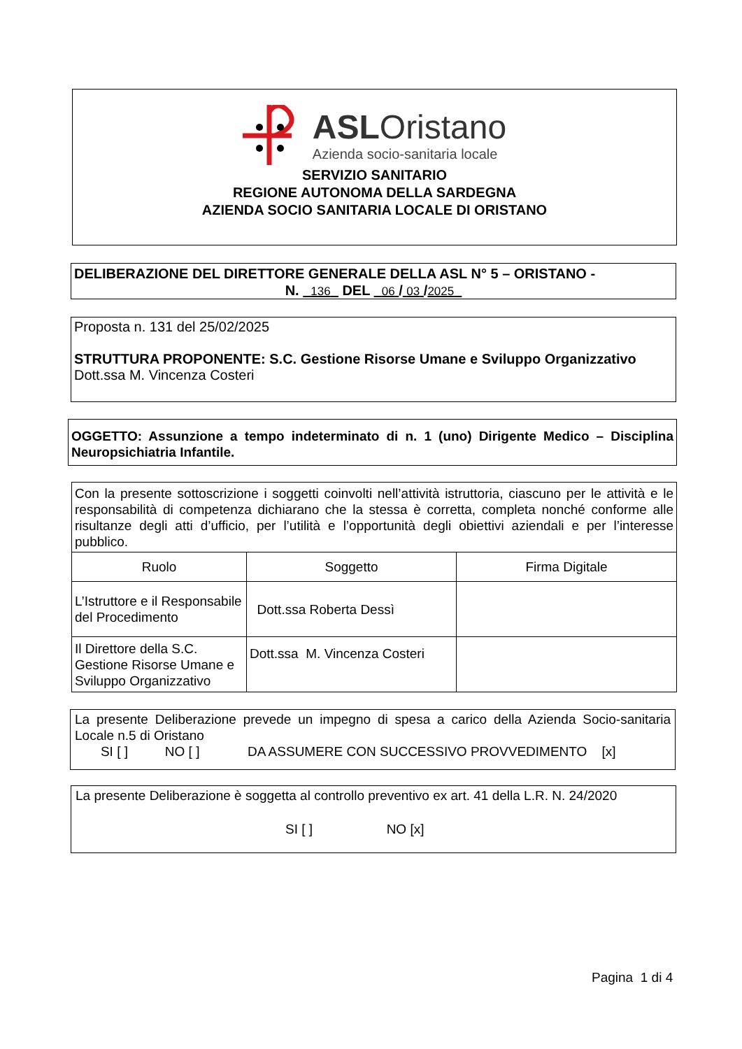ASLOristano
Azienda socio-sanitaria locale
SERVIZIO SANITARIO
REGIONE AUTONOMA DELLA SARDEGNA
AZIENDA SOCIO SANITARIA LOCALE DI ORISTANO
DELIBERAZIONE DEL DIRETTORE GENERALE DELLA ASL N° 5 – ORISTANO -
N. 136 DEL 06 / 03 /2025
Proposta n. 131 del 25/02/2025
STRUTTURA PROPONENTE: S.C. Gestione Risorse Umane e Sviluppo Organizzativo
Dott.ssa M. Vincenza Costeri
OGGETTO: Assunzione a tempo indeterminato di n. 1 (uno) Dirigente Medico – Disciplina Neuropsichiatria Infantile.
Con la presente sottoscrizione i soggetti coinvolti nell’attività istruttoria, ciascuno per le attività e le responsabilità di competenza dichiarano che la stessa è corretta, completa nonché conforme alle risultanze degli atti d’ufficio, per l’utilità e l’opportunità degli obiettivi aziendali e per l’interesse pubblico.
| Ruolo | Soggetto | Firma Digitale |
| L’Istruttore e il Responsabile del Procedimento | Dott.ssa Roberta Dessì | |
| Il Direttore della S.C. Gestione Risorse Umane e Sviluppo Organizzativo | Dott.ssa M. Vincenza Costeri | |
La presente Deliberazione prevede un impegno di spesa a carico della Azienda Socio-sanitaria Locale n.5 di Oristano
SI [ ] NO [ ] DA ASSUMERE CON SUCCESSIVO PROVVEDIMENTO [x]
La presente Deliberazione è soggetta al controllo preventivo ex art. 41 della L.R. N. 24/2020
SI [ ] NO [x]
Pagina 1 di 4